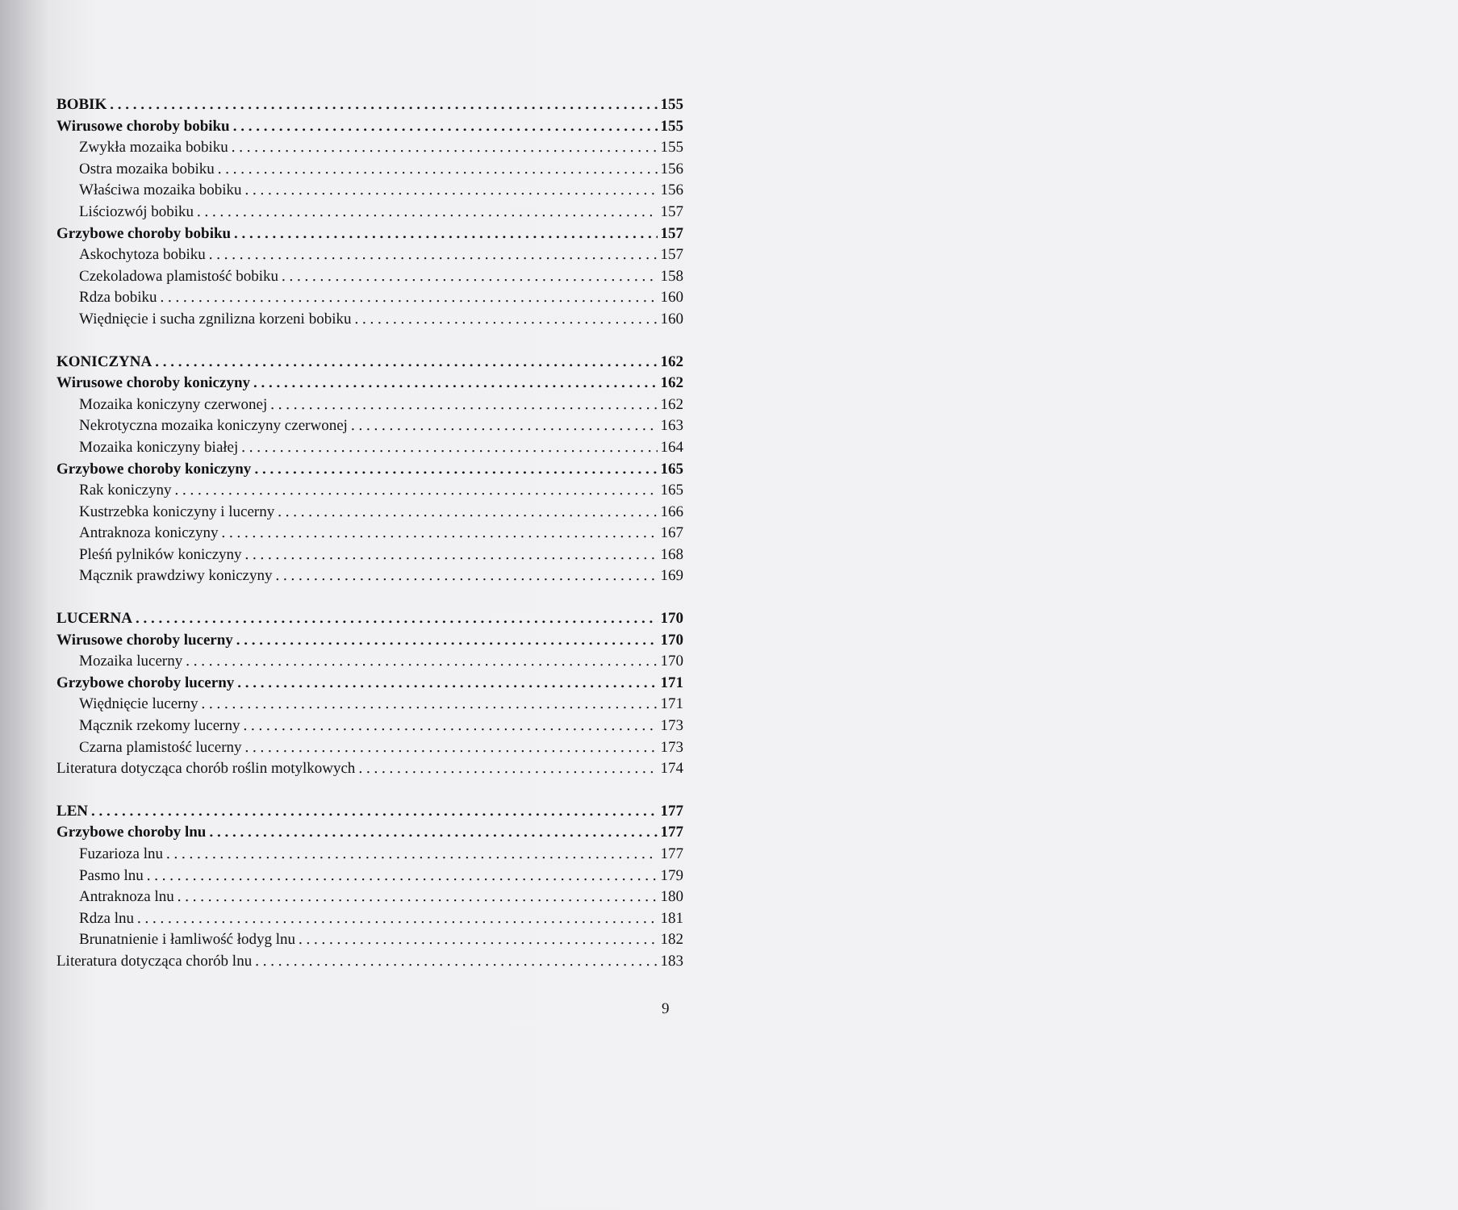BOBIK 155
Wirusowe choroby bobiku 155
Zwykła mozaika bobiku 155
Ostra mozaika bobiku 156
Właściwa mozaika bobiku 156
Liściozwój bobiku 157
Grzybowe choroby bobiku 157
Askochytoza bobiku 157
Czekoladowa plamistość bobiku 158
Rdza bobiku 160
Więdnięcie i sucha zgnilizna korzeni bobiku 160
KONICZYNA 162
Wirusowe choroby koniczyny 162
Mozaika koniczyny czerwonej 162
Nekrotyczna mozaika koniczyny czerwonej 163
Mozaika koniczyny białej 164
Grzybowe choroby koniczyny 165
Rak koniczyny 165
Kustrzebka koniczyny i lucerny 166
Antraknoza koniczyny 167
Pleśń pylników koniczyny 168
Mącznik prawdziwy koniczyny 169
LUCERNA 170
Wirusowe choroby lucerny 170
Mozaika lucerny 170
Grzybowe choroby lucerny 171
Więdnięcie lucerny 171
Mącznik rzekomy lucerny 173
Czarna plamistość lucerny 173
Literatura dotycząca chorób roślin motylkowych 174
LEN 177
Grzybowe choroby lnu 177
Fuzarioza lnu 177
Pasmo lnu 179
Antraknoza lnu 180
Rdza lnu 181
Brunatnienie i łamliwość łodyg lnu 182
Literatura dotycząca chorób lnu 183
9